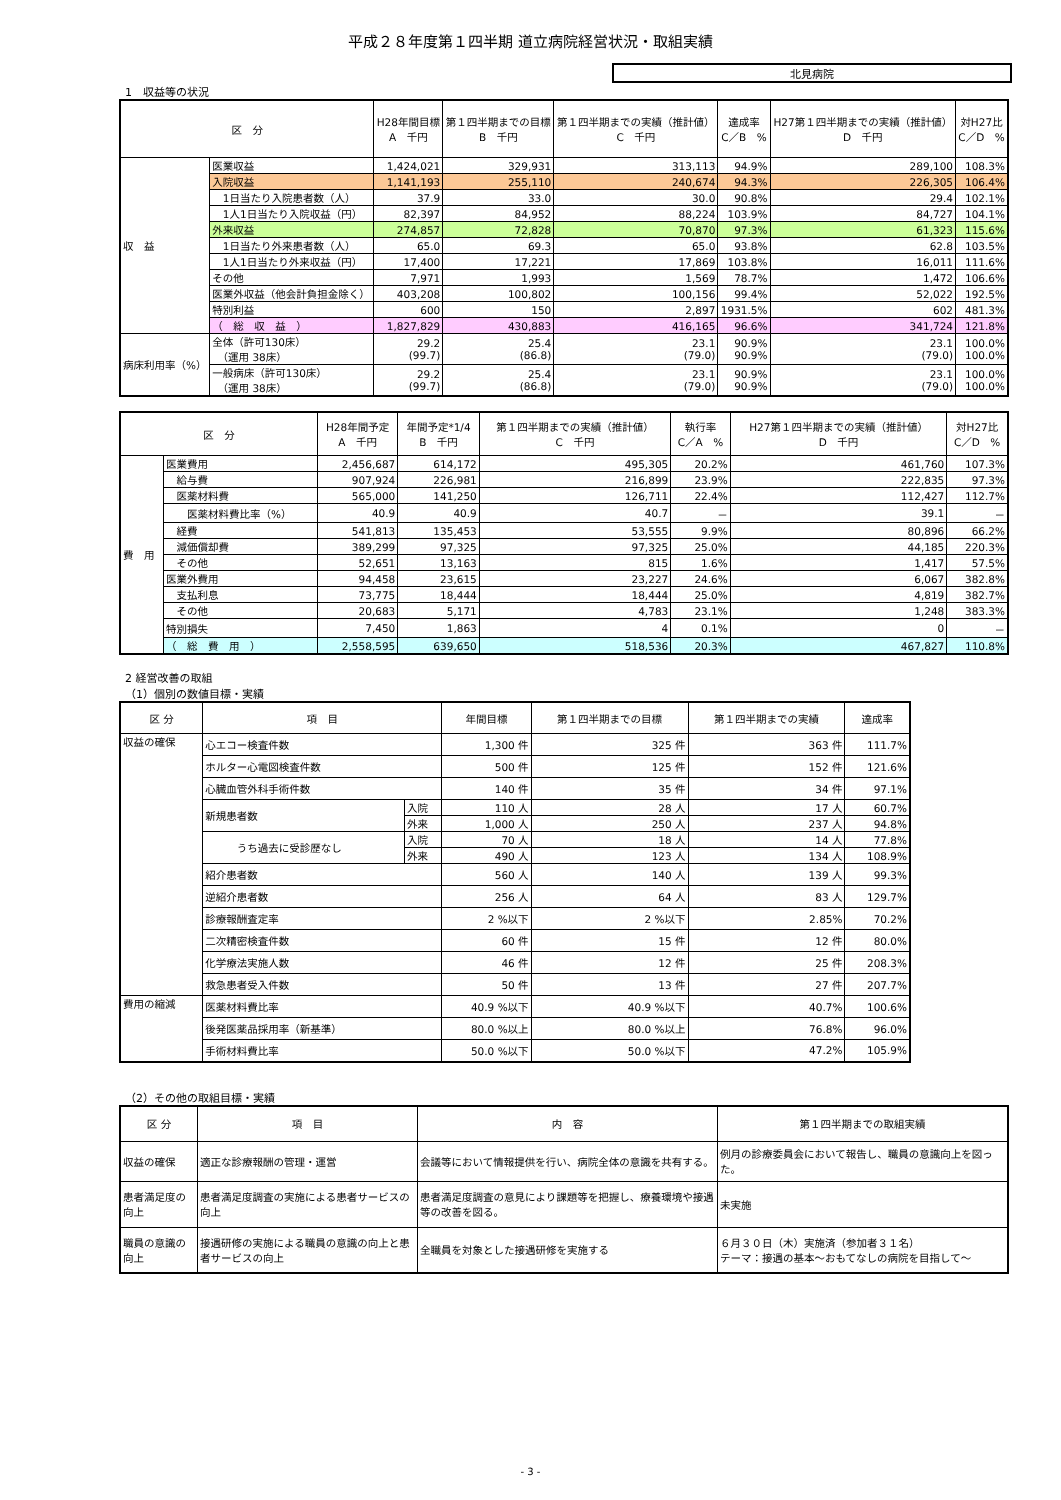平成２８年度第１四半期 道立病院経営状況・取組実績
北見病院
1　収益等の状況
| 区 分 | | H28年間目標 A 千円 | 第１四半期までの目標 B 千円 | 第１四半期までの実績（推計値） C 千円 | 達成率 C／B % | H27第１四半期までの実績（推計値） D 千円 | 対H27比 C／D % |
| --- | --- | --- | --- | --- | --- | --- | --- |
| 収 益 | 医業収益 | 1,424,021 | 329,931 | 313,113 | 94.9% | 289,100 | 108.3% |
| | 入院収益 | 1,141,193 | 255,110 | 240,674 | 94.3% | 226,305 | 106.4% |
| | 1日当たり入院患者数（人） | 37.9 | 33.0 | 30.0 | 90.8% | 29.4 | 102.1% |
| | 1人1日当たり入院収益（円） | 82,397 | 84,952 | 88,224 | 103.9% | 84,727 | 104.1% |
| | 外来収益 | 274,857 | 72,828 | 70,870 | 97.3% | 61,323 | 115.6% |
| | 1日当たり外来患者数（人） | 65.0 | 69.3 | 65.0 | 93.8% | 62.8 | 103.5% |
| | 1人1日当たり外来収益（円） | 17,400 | 17,221 | 17,869 | 103.8% | 16,011 | 111.6% |
| | その他 | 7,971 | 1,993 | 1,569 | 78.7% | 1,472 | 106.6% |
| | 医業外収益（他会計負担金除く） | 403,208 | 100,802 | 100,156 | 99.4% | 52,022 | 192.5% |
| | 特別利益 | 600 | 150 | 2,897 | 1931.5% | 602 | 481.3% |
| | （ 総 収 益 ） | 1,827,829 | 430,883 | 416,165 | 96.6% | 341,724 | 121.8% |
| 病床利用率（%） | 全体（許可130床） （運用 38床） | 29.2 (99.7) | 25.4 (86.8) | 23.1 (79.0) | 90.9% 90.9% | 23.1 (79.0) | 100.0% 100.0% |
| | 一般病床（許可130床） （運用 38床） | 29.2 (99.7) | 25.4 (86.8) | 23.1 (79.0) | 90.9% 90.9% | 23.1 (79.0) | 100.0% 100.0% |
| 区 分 | | H28年間予定 A 千円 | 年間予定*1/4 B 千円 | 第１四半期までの実績（推計値） C 千円 | 執行率 C／A % | H27第１四半期までの実績（推計値） D 千円 | 対H27比 C／D % |
| --- | --- | --- | --- | --- | --- | --- | --- |
| 費 用 | 医業費用 | 2,456,687 | 614,172 | 495,305 | 20.2% | 461,760 | 107.3% |
| | 給与費 | 907,924 | 226,981 | 216,899 | 23.9% | 222,835 | 97.3% |
| | 医薬材料費 | 565,000 | 141,250 | 126,711 | 22.4% | 112,427 | 112.7% |
| | 医薬材料費比率（%） | 40.9 | 40.9 | 40.7 | － | 39.1 | － |
| | 経費 | 541,813 | 135,453 | 53,555 | 9.9% | 80,896 | 66.2% |
| | 減価償却費 | 389,299 | 97,325 | 97,325 | 25.0% | 44,185 | 220.3% |
| | その他 | 52,651 | 13,163 | 815 | 1.6% | 1,417 | 57.5% |
| | 医業外費用 | 94,458 | 23,615 | 23,227 | 24.6% | 6,067 | 382.8% |
| | 支払利息 | 73,775 | 18,444 | 18,444 | 25.0% | 4,819 | 382.7% |
| | その他 | 20,683 | 5,171 | 4,783 | 23.1% | 1,248 | 383.3% |
| | 特別損失 | 7,450 | 1,863 | 4 | 0.1% | 0 | － |
| | （ 総 費 用 ） | 2,558,595 | 639,650 | 518,536 | 20.3% | 467,827 | 110.8% |
2 経営改善の取組
（1）個別の数値目標・実績
| 区 分 | 項 目 | | 年間目標 | 第１四半期までの目標 | 第１四半期までの実績 | 達成率 |
| --- | --- | --- | --- | --- | --- | --- |
| 収益の確保 | 心エコー検査件数 | | 1,300 件 | 325 件 | 363 件 | 111.7% |
| | ホルター心電図検査件数 | | 500 件 | 125 件 | 152 件 | 121.6% |
| | 心臓血管外科手術件数 | | 140 件 | 35 件 | 34 件 | 97.1% |
| | 新規患者数 | 入院 | 110 人 | 28 人 | 17 人 | 60.7% |
| | | 外来 | 1,000 人 | 250 人 | 237 人 | 94.8% |
| | うち過去に受診歴なし | 入院 | 70 人 | 18 人 | 14 人 | 77.8% |
| | | 外来 | 490 人 | 123 人 | 134 人 | 108.9% |
| | 紹介患者数 | | 560 人 | 140 人 | 139 人 | 99.3% |
| | 逆紹介患者数 | | 256 人 | 64 人 | 83 人 | 129.7% |
| | 診療報酬査定率 | | 2 %以下 | 2 %以下 | 2.85% | 70.2% |
| | 二次精密検査件数 | | 60 件 | 15 件 | 12 件 | 80.0% |
| | 化学療法実施人数 | | 46 件 | 12 件 | 25 件 | 208.3% |
| | 救急患者受入件数 | | 50 件 | 13 件 | 27 件 | 207.7% |
| 費用の縮減 | 医薬材料費比率 | | 40.9 %以下 | 40.9 %以下 | 40.7% | 100.6% |
| | 後発医薬品採用率（新基準） | | 80.0 %以上 | 80.0 %以上 | 76.8% | 96.0% |
| | 手術材料費比率 | | 50.0 %以下 | 50.0 %以下 | 47.2% | 105.9% |
（2）その他の取組目標・実績
| 区 分 | 項 目 | 内 容 | 第１四半期までの取組実績 |
| --- | --- | --- | --- |
| 収益の確保 | 適正な診療報酬の管理・運営 | 会議等において情報提供を行い、病院全体の意識を共有する。 | 例月の診療委員会において報告し、職員の意識向上を図った。 |
| 患者満足度の向上 | 患者満足度調査の実施による患者サービスの向上 | 患者満足度調査の意見により課題等を把握し、療養環境や接遇等の改善を図る。 | 未実施 |
| 職員の意識の向上 | 接遇研修の実施による職員の意識の向上と患者サービスの向上 | 全職員を対象とした接遇研修を実施する | ６月３０日（木）実施済（参加者３１名） テーマ：接遇の基本～おもてなしの病院を目指して～ |
- 3 -